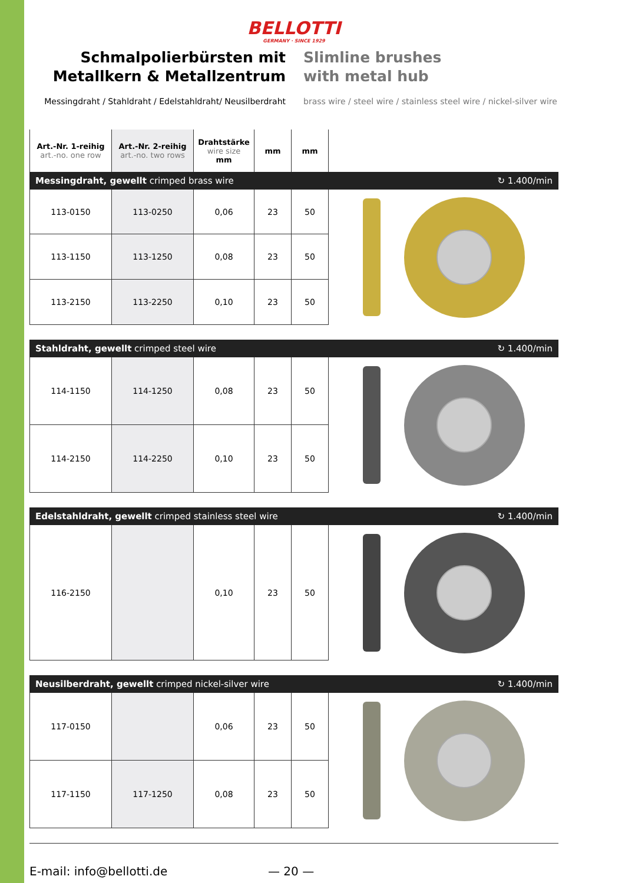BELLOTTI
GERMANY · SINCE 1929
Schmalpolierbürsten mit
Metallkern & Metallzentrum
Messingdraht / Stahldraht / Edelstahldraht/ Neusilberdraht
Slimline brushes
with metal hub
brass wire / steel wire / stainless steel wire / nickel-silver wire
| Art.-Nr. 1-reihig art.-no. one row | Art.-Nr. 2-reihig art.-no. two rows | Drahtstärke wire size mm | mm | mm |
| --- | --- | --- | --- | --- |
Messingdraht, gewellt crimped brass wire ↻ 1.400/min
| 113-0150 | 113-0250 | 0,06 | 23 | 50 |
| 113-1150 | 113-1250 | 0,08 | 23 | 50 |
| 113-2150 | 113-2250 | 0,10 | 23 | 50 |
Stahldraht, gewellt crimped steel wire ↻ 1.400/min
| 114-1150 | 114-1250 | 0,08 | 23 | 50 |
| 114-2150 | 114-2250 | 0,10 | 23 | 50 |
Edelstahldraht, gewellt crimped stainless steel wire ↻ 1.400/min
| 116-2150 | | 0,10 | 23 | 50 |
Neusilberdraht, gewellt crimped nickel-silver wire ↻ 1.400/min
| 117-0150 | | 0,06 | 23 | 50 |
| 117-1150 | 117-1250 | 0,08 | 23 | 50 |
E-mail: info@bellotti.de — 20 —